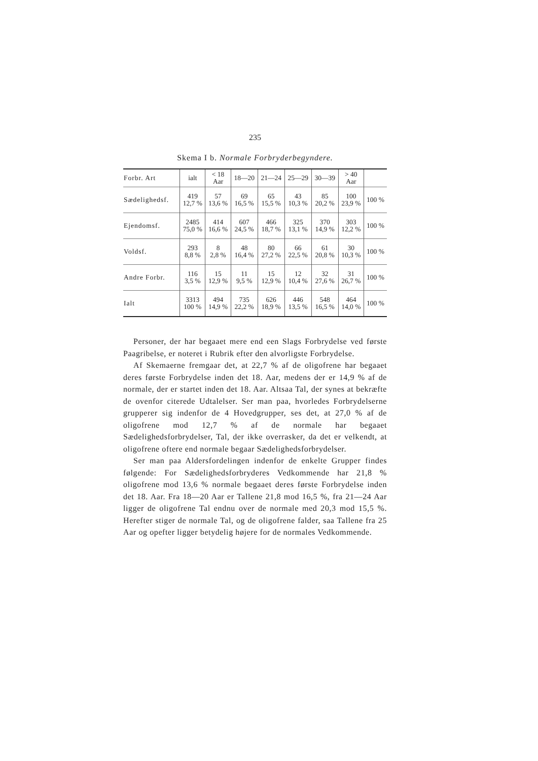235
Skema I b. Normale Forbryderbegyndere.
| Forbr. Art | ialt | < 18 Aar | 18—20 | 21—24 | 25—29 | 30—39 | > 40 Aar | |
| --- | --- | --- | --- | --- | --- | --- | --- | --- |
| Sædelighedsf. | 419 12,7 % | 57 13,6 % | 69 16,5 % | 65 15,5 % | 43 10,3 % | 85 20,2 % | 100 23,9 % | 100 % |
| Ejendomsf. | 2485 75,0 % | 414 16,6 % | 607 24,5 % | 466 18,7 % | 325 13,1 % | 370 14,9 % | 303 12,2 % | 100 % |
| Voldsf. | 293 8,8 % | 8 2,8 % | 48 16,4 % | 80 27,2 % | 66 22,5 % | 61 20,8 % | 30 10,3 % | 100 % |
| Andre Forbr. | 116 3,5 % | 15 12,9 % | 11 9,5 % | 15 12,9 % | 12 10,4 % | 32 27,6 % | 31 26,7 % | 100 % |
| Ialt | 3313 100 % | 494 14,9 % | 735 22,2 % | 626 18,9 % | 446 13,5 % | 548 16,5 % | 464 14,0 % | 100 % |
Personer, der har begaaet mere end een Slags Forbrydelse ved første Paagribelse, er noteret i Rubrik efter den alvorligste Forbrydelse.
Af Skemaerne fremgaar det, at 22,7 % af de oligofrene har begaaet deres første Forbrydelse inden det 18. Aar, medens der er 14,9 % af de normale, der er startet inden det 18. Aar. Altsaa Tal, der synes at bekræfte de ovenfor citerede Udtalelser. Ser man paa, hvorledes Forbrydelserne grupperer sig indenfor de 4 Hovedgrupper, ses det, at 27,0 % af de oligofrene mod 12,7 % af de normale har begaaet Sædelighedsforbrydelser, Tal, der ikke overrasker, da det er velkendt, at oligofrene oftere end normale begaar Sædelighedsforbrydelser.
Ser man paa Aldersfordelingen indenfor de enkelte Grupper findes følgende: For Sædelighedsforbryderes Vedkommende har 21,8 % oligofrene mod 13,6 % normale begaaet deres første Forbrydelse inden det 18. Aar. Fra 18—20 Aar er Tallene 21,8 mod 16,5 %, fra 21—24 Aar ligger de oligofrene Tal endnu over de normale med 20,3 mod 15,5 %. Herefter stiger de normale Tal, og de oligofrene falder, saa Tallene fra 25 Aar og opefter ligger betydelig højere for de normales Vedkommende.